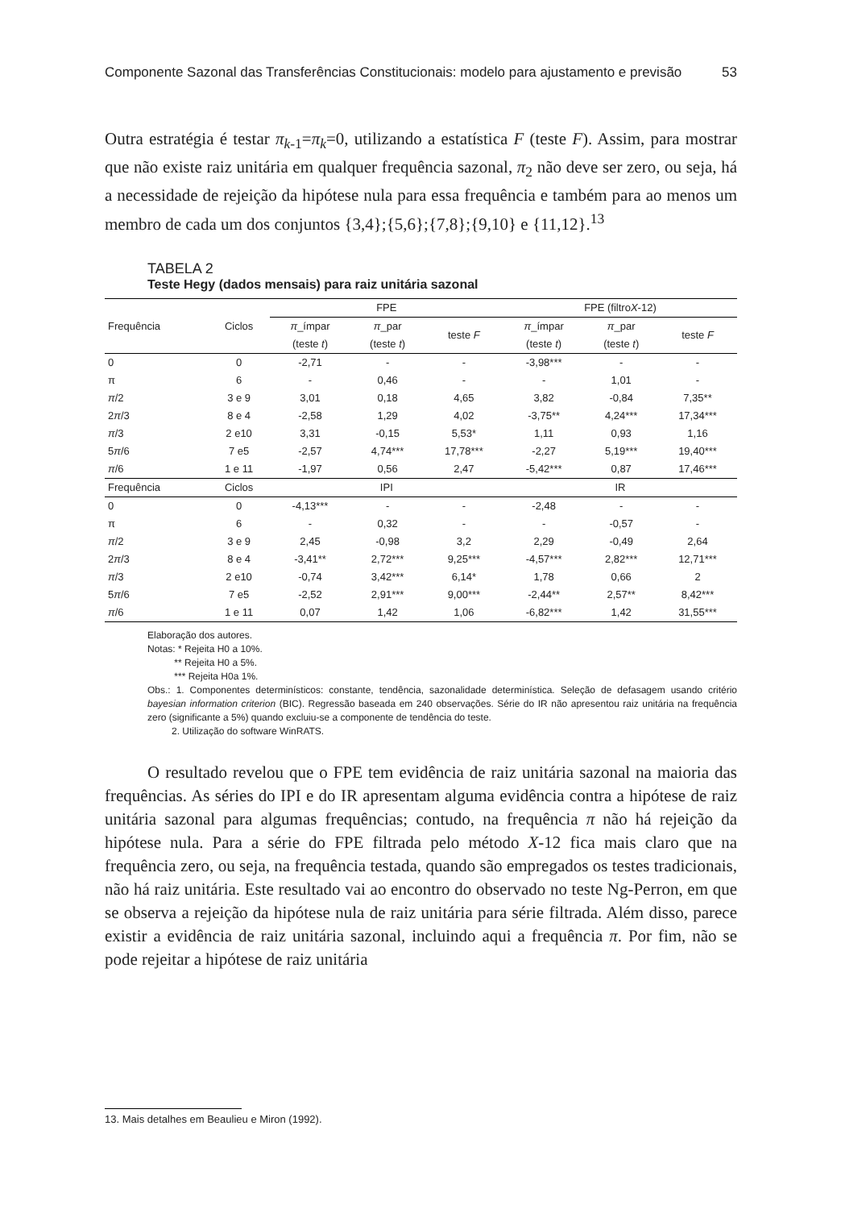Componente Sazonal das Transferências Constitucionais: modelo para ajustamento e previsão 53
Outra estratégia é testar π<sub>k-1</sub>=π<sub>k</sub>=0, utilizando a estatística F (teste F). Assim, para mostrar que não existe raiz unitária em qualquer frequência sazonal, π<sub>2</sub> não deve ser zero, ou seja, há a necessidade de rejeição da hipótese nula para essa frequência e também para ao menos um membro de cada um dos conjuntos {3,4};{5,6};{7,8};{9,10} e {11,12}.<sup>13</sup>
TABELA 2
Teste Hegy (dados mensais) para raiz unitária sazonal
| Frequência | Ciclos | FPE | | | FPE (filtro X -12) | | |
| --- | --- | --- | --- | --- | --- | --- | --- |
| | | π _ímpar (teste t ) | π _par (teste t ) | teste F | π _ímpar (teste t ) | π _par (teste t ) | teste F |
| 0 | 0 | -2,71 | - | - | -3,98*** | - | - |
| π | 6 | - | 0,46 | - | - | 1,01 | - |
| π /2 | 3 e 9 | 3,01 | 0,18 | 4,65 | 3,82 | -0,84 | 7,35** |
| 2 π /3 | 8 e 4 | -2,58 | 1,29 | 4,02 | -3,75** | 4,24*** | 17,34*** |
| π /3 | 2 e10 | 3,31 | -0,15 | 5,53* | 1,11 | 0,93 | 1,16 |
| 5 π /6 | 7 e5 | -2,57 | 4,74*** | 17,78*** | -2,27 | 5,19*** | 19,40*** |
| π /6 | 1 e 11 | -1,97 | 0,56 | 2,47 | -5,42*** | 0,87 | 17,46*** |
| Frequência | Ciclos | IPI | | | IR | | |
| 0 | 0 | -4,13*** | - | - | -2,48 | - | - |
| π | 6 | - | 0,32 | - | - | -0,57 | - |
| π /2 | 3 e 9 | 2,45 | -0,98 | 3,2 | 2,29 | -0,49 | 2,64 |
| 2 π /3 | 8 e 4 | -3,41** | 2,72*** | 9,25*** | -4,57*** | 2,82*** | 12,71*** |
| π /3 | 2 e10 | -0,74 | 3,42*** | 6,14* | 1,78 | 0,66 | 2 |
| 5 π /6 | 7 e5 | -2,52 | 2,91*** | 9,00*** | -2,44** | 2,57** | 8,42*** |
| π /6 | 1 e 11 | 0,07 | 1,42 | 1,06 | -6,82*** | 1,42 | 31,55*** |
Elaboração dos autores.
Notas: * Rejeita H0 a 10%.
** Rejeita H0 a 5%.
*** Rejeita H0a 1%.
Obs.: 1. Componentes determinísticos: constante, tendência, sazonalidade determinística. Seleção de defasagem usando critério bayesian information criterion (BIC). Regressão baseada em 240 observações. Série do IR não apresentou raiz unitária na frequência zero (significante a 5%) quando excluiu-se a componente de tendência do teste.
2. Utilização do software WinRATS.
O resultado revelou que o FPE tem evidência de raiz unitária sazonal na maioria das frequências. As séries do IPI e do IR apresentam alguma evidência contra a hipótese de raiz unitária sazonal para algumas frequências; contudo, na frequência π não há rejeição da hipótese nula. Para a série do FPE filtrada pelo método X-12 fica mais claro que na frequência zero, ou seja, na frequência testada, quando são empregados os testes tradicionais, não há raiz unitária. Este resultado vai ao encontro do observado no teste Ng-Perron, em que se observa a rejeição da hipótese nula de raiz unitária para série filtrada. Além disso, parece existir a evidência de raiz unitária sazonal, incluindo aqui a frequência π. Por fim, não se pode rejeitar a hipótese de raiz unitária
13. Mais detalhes em Beaulieu e Miron (1992).